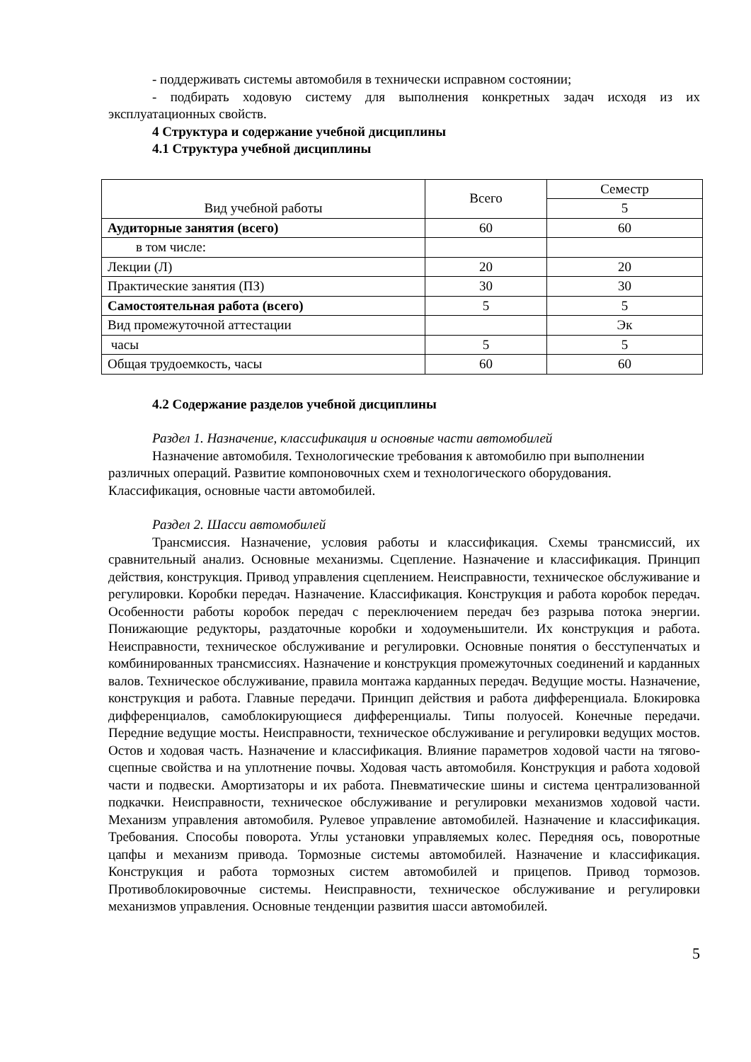- поддерживать системы автомобиля в технически исправном состоянии;
- подбирать ходовую систему для выполнения конкретных задач исходя из их эксплуатационных свойств.
4 Структура и содержание учебной дисциплины
4.1 Структура учебной дисциплины
| Вид учебной работы | Всего | Семестр |
| --- | --- | --- |
| | | 5 |
| Аудиторные занятия (всего) | 60 | 60 |
| в том числе: | | |
| Лекции (Л) | 20 | 20 |
| Практические занятия (ПЗ) | 30 | 30 |
| Самостоятельная работа (всего) | 5 | 5 |
| Вид промежуточной аттестации | | Эк |
| часы | 5 | 5 |
| Общая трудоемкость, часы | 60 | 60 |
4.2 Содержание разделов учебной дисциплины
Раздел 1. Назначение, классификация и основные части автомобилей
Назначение автомобиля. Технологические требования к автомобилю при выполнении различных операций. Развитие компоновочных схем и технологического оборудования. Классификация, основные части автомобилей.
Раздел 2. Шасси автомобилей
Трансмиссия. Назначение, условия работы и классификация. Схемы трансмиссий, их сравнительный анализ. Основные механизмы. Сцепление. Назначение и классификация. Принцип действия, конструкция. Привод управления сцеплением. Неисправности, техническое обслуживание и регулировки. Коробки передач. Назначение. Классификация. Конструкция и работа коробок передач. Особенности работы коробок передач с переключением передач без разрыва потока энергии. Понижающие редукторы, раздаточные коробки и ходоуменьшители. Их конструкция и работа. Неисправности, техническое обслуживание и регулировки. Основные понятия о бесступенчатых и комбинированных трансмиссиях. Назначение и конструкция промежуточных соединений и карданных валов. Техническое обслуживание, правила монтажа карданных передач. Ведущие мосты. Назначение, конструкция и работа. Главные передачи. Принцип действия и работа дифференциала. Блокировка дифференциалов, самоблокирующиеся дифференциалы. Типы полуосей. Конечные передачи. Передние ведущие мосты. Неисправности, техническое обслуживание и регулировки ведущих мостов. Остов и ходовая часть. Назначение и классификация. Влияние параметров ходовой части на тягово-сцепные свойства и на уплотнение почвы. Ходовая часть автомобиля. Конструкция и работа ходовой части и подвески. Амортизаторы и их работа. Пневматические шины и система централизованной подкачки. Неисправности, техническое обслуживание и регулировки механизмов ходовой части. Механизм управления автомобиля. Рулевое управление автомобилей. Назначение и классификация. Требования. Способы поворота. Углы установки управляемых колес. Передняя ось, поворотные цапфы и механизм привода. Тормозные системы автомобилей. Назначение и классификация. Конструкция и работа тормозных систем автомобилей и прицепов. Привод тормозов. Противоблокировочные системы. Неисправности, техническое обслуживание и регулировки механизмов управления. Основные тенденции развития шасси автомобилей.
5